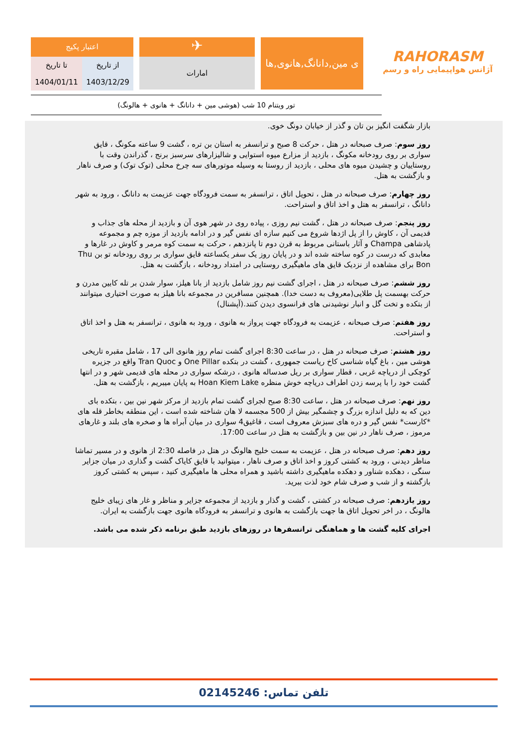اعتبار پکیج
| تا تاریخ | از تاریخ |
| 1404/01/11 | 1403/12/29 |
✈
امارات
ی مین,دانانگ,هانوی,ها
RAHORASM
آژانس هواپیمایی راه و رسم
تور ویتنام 10 شب (هوشی مین + دانانگ + هانوی + هالونگ)
بازار شگفت انگیز بن تان و گذر از خیابان دونگ خوی.
روز سوم: صرف صبحانه در هتل ، حرکت 8 صبح و ترانسفر به استان بن تره ، گشت 9 ساعته مکونگ ، قایق سواری بر روی رودخانه مکونگ ، بازدید از مزارع میوه استوایی و شالیزارهای سرسبز برنج ، گذراندن وقت با روستاییان و چشیدن میوه های محلی ، بازدید از روستا به وسیله موتورهای سه چرخ محلی (توک توک) و صرف ناهار و بازگشت به هتل.
روز چهارم: صرف صبحانه در هتل ، تحویل اتاق ، ترانسفر به سمت فرودگاه جهت عزیمت به دانانگ ، ورود به شهر دانانگ ، ترانسفر به هتل و اخذ اتاق و استراحت.
روز پنجم: صرف صبحانه در هتل ، گشت نیم روزی ، پیاده روی در شهر هوی آن و بازدید از محله های جذاب و قدیمی آن ، کاوش را از پل اژدها شروع می کنیم سازه ای نفس گیر و در ادامه بازدید از موزه چم و مجموعه پادشاهی Champa و آثار باستانی مربوط به قرن دوم تا پانزدهم ، حرکت به سمت کوه مرمر و کاوش در غارها و معابدی که درست در کوه ساخته شده اند و در پایان روز یک سفر یکساعته قایق سواری بر روی رودخانه تو بن Thu Bon برای مشاهده از نزدیک قایق های ماهیگیری روستایی در امتداد رودخانه ، بازگشت به هتل.
روز ششم: صرف صبحانه در هتل ، اجرای گشت نیم روز شامل بازدید از بانا هیلز، سوار شدن بر تله کابین مدرن و حرکت بهسمت پل طلایی(معروف به دست خدا). همچنین مسافرین در مجموعه بانا هیلز به صورت اختیاری میتوانند از بتکده و تخت گل و انبار نوشیدنی های فرانسوی دیدن کنند.(آپشنال)
روز هفتم: صرف صبحانه ، عزیمت به فرودگاه جهت پرواز به هانوی ، ورود به هانوی ، ترانسفر به هتل و اخذ اتاق و استراحت.
روز هشتم: صرف صبحانه در هتل ، در ساعت 8:30 اجرای گشت تمام روز هانوی الی 17 ، شامل مقبره تاریخی هوشی مین ، باغ گیاه شناسی کاخ ریاست جمهوری ، گشت در بتکده One Pillar و Tran Quoc واقع در جزیره کوچکی از دریاچه غربی ، قطار سواری بر ریل صدساله هانوی ، درشکه سواری در محله های قدیمی شهر و در انتها گشت خود را با پرسه زدن اطراف دریاچه خوش منظره Hoan Kiem Lake به پایان میبریم ، بازگشت به هتل.
روز نهم: صرف صبحانه در هتل ، ساعت 8:30 صبح لجرای گشت تمام بازدید از مرکز شهر نین بین ، بتکده بای دین که به دلیل اندازه بزرگ و چشمگیر بیش از 500 مجسمه لا هان شناخته شده است ، این منطقه بخاطر قله های *کارست* نفس گیر و دره های سبزش معروف است ، قاغیق4 سواری در میان آبراه ها و صخره های بلند و غارهای مرموز ، صرف ناهار در نین بین و بازگشت به هتل در ساعت 17:00.
روز دهم: صرف صبحانه در هتل ، عزیمت به سمت خلیج هالونگ در هتل در فاصله 2:30 از هانوی و در مسیر تماشا مناظر دیدنی ، ورود به کشتی کروز و اخذ اتاق و صرف ناهار ، میتوانید با قایق کایاک گشت و گذاری در میان جزایر سنگی ، دهکده شناور و دهکده ماهیگیری داشته باشید و همراه محلی ها ماهیگیری کنید ، سپس به کشتی کروز بازگشته و از شب و صرف شام خود لذت ببرید.
روز یازدهم: صرف صبحانه در کشتی ، گشت و گذار و بازدید از مجموعه جزایر و مناظر و غار های زیبای خلیج هالونگ ، در اخر تحویل اتاق ها جهت بازگشت به هانوی و ترانسفر به فرودگاه هانوی جهت بازگشت به ایران.
اجرای کلیه گشت ها و هماهنگی ترانسفرها در روزهای بازدید طبق برنامه ذکر شده می باشد.
تلفن تماس: 02145246